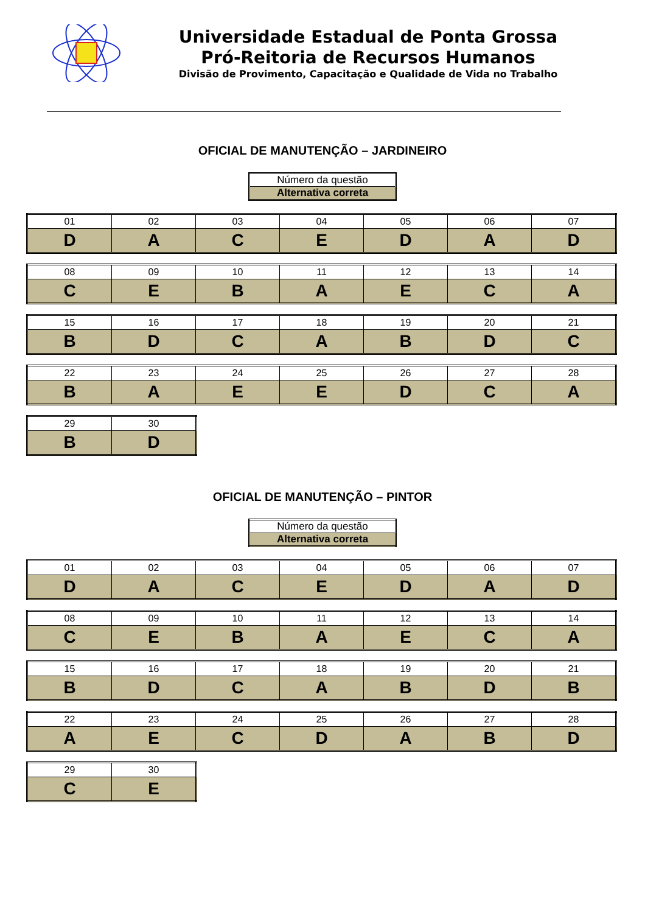Universidade Estadual de Ponta Grossa
Pró-Reitoria de Recursos Humanos
Divisão de Provimento, Capacitação e Qualidade de Vida no Trabalho
OFICIAL DE MANUTENÇÃO – JARDINEIRO
| Número da questão |
| Alternativa correta |
| 01 | 02 | 03 | 04 | 05 | 06 | 07 |
| D | A | C | E | D | A | D |
| 08 | 09 | 10 | 11 | 12 | 13 | 14 |
| C | E | B | A | E | C | A |
| 15 | 16 | 17 | 18 | 19 | 20 | 21 |
| B | D | C | A | B | D | C |
| 22 | 23 | 24 | 25 | 26 | 27 | 28 |
| B | A | E | E | D | C | A |
| 29 | 30 |
| B | D |
OFICIAL DE MANUTENÇÃO – PINTOR
| Número da questão |
| Alternativa correta |
| 01 | 02 | 03 | 04 | 05 | 06 | 07 |
| D | A | C | E | D | A | D |
| 08 | 09 | 10 | 11 | 12 | 13 | 14 |
| C | E | B | A | E | C | A |
| 15 | 16 | 17 | 18 | 19 | 20 | 21 |
| B | D | C | A | B | D | B |
| 22 | 23 | 24 | 25 | 26 | 27 | 28 |
| A | E | C | D | A | B | D |
| 29 | 30 |
| C | E |